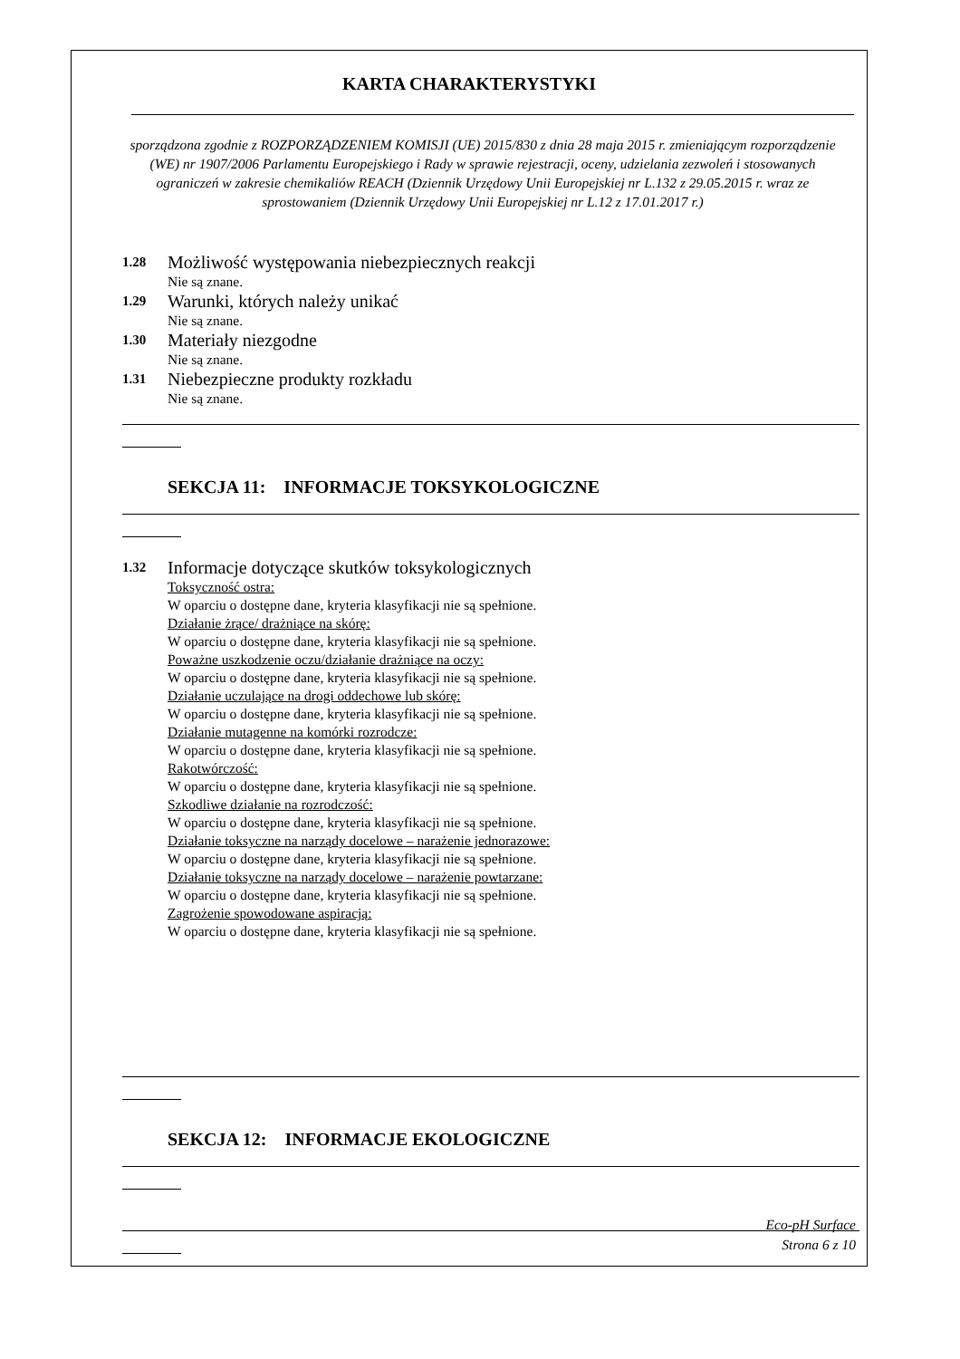KARTA CHARAKTERYSTYKI
sporządzona zgodnie z ROZPORZĄDZENIEM KOMISJI (UE) 2015/830 z dnia 28 maja 2015 r. zmieniającym rozporządzenie (WE) nr 1907/2006 Parlamentu Europejskiego i Rady w sprawie rejestracji, oceny, udzielania zezwoleń i stosowanych ograniczeń w zakresie chemikaliów REACH (Dziennik Urzędowy Unii Europejskiej nr L.132 z 29.05.2015 r. wraz ze sprostowaniem (Dziennik Urzędowy Unii Europejskiej nr L.12 z 17.01.2017 r.)
1.28 Możliwość występowania niebezpiecznych reakcji
Nie są znane.
1.29 Warunki, których należy unikać
Nie są znane.
1.30 Materiały niezgodne
Nie są znane.
1.31 Niebezpieczne produkty rozkładu
Nie są znane.
SEKCJA 11: INFORMACJE TOKSYKOLOGICZNE
1.32 Informacje dotyczące skutków toksykologicznych
Toksyczność ostra:
W oparciu o dostępne dane, kryteria klasyfikacji nie są spełnione.
Działanie żrące/ drażniące na skórę:
W oparciu o dostępne dane, kryteria klasyfikacji nie są spełnione.
Poważne uszkodzenie oczu/działanie drażniące na oczy:
W oparciu o dostępne dane, kryteria klasyfikacji nie są spełnione.
Działanie uczulające na drogi oddechowe lub skórę:
W oparciu o dostępne dane, kryteria klasyfikacji nie są spełnione.
Działanie mutagenne na komórki rozrodcze:
W oparciu o dostępne dane, kryteria klasyfikacji nie są spełnione.
Rakotwórczość:
W oparciu o dostępne dane, kryteria klasyfikacji nie są spełnione.
Szkodliwe działanie na rozrodczość:
W oparciu o dostępne dane, kryteria klasyfikacji nie są spełnione.
Działanie toksyczne na narządy docelowe – narażenie jednorazowe:
W oparciu o dostępne dane, kryteria klasyfikacji nie są spełnione.
Działanie toksyczne na narządy docelowe – narażenie powtarzane:
W oparciu o dostępne dane, kryteria klasyfikacji nie są spełnione.
Zagrożenie spowodowane aspiracją:
W oparciu o dostępne dane, kryteria klasyfikacji nie są spełnione.
SEKCJA 12: INFORMACJE EKOLOGICZNE
Eco-pH Surface
Strona 6 z 10